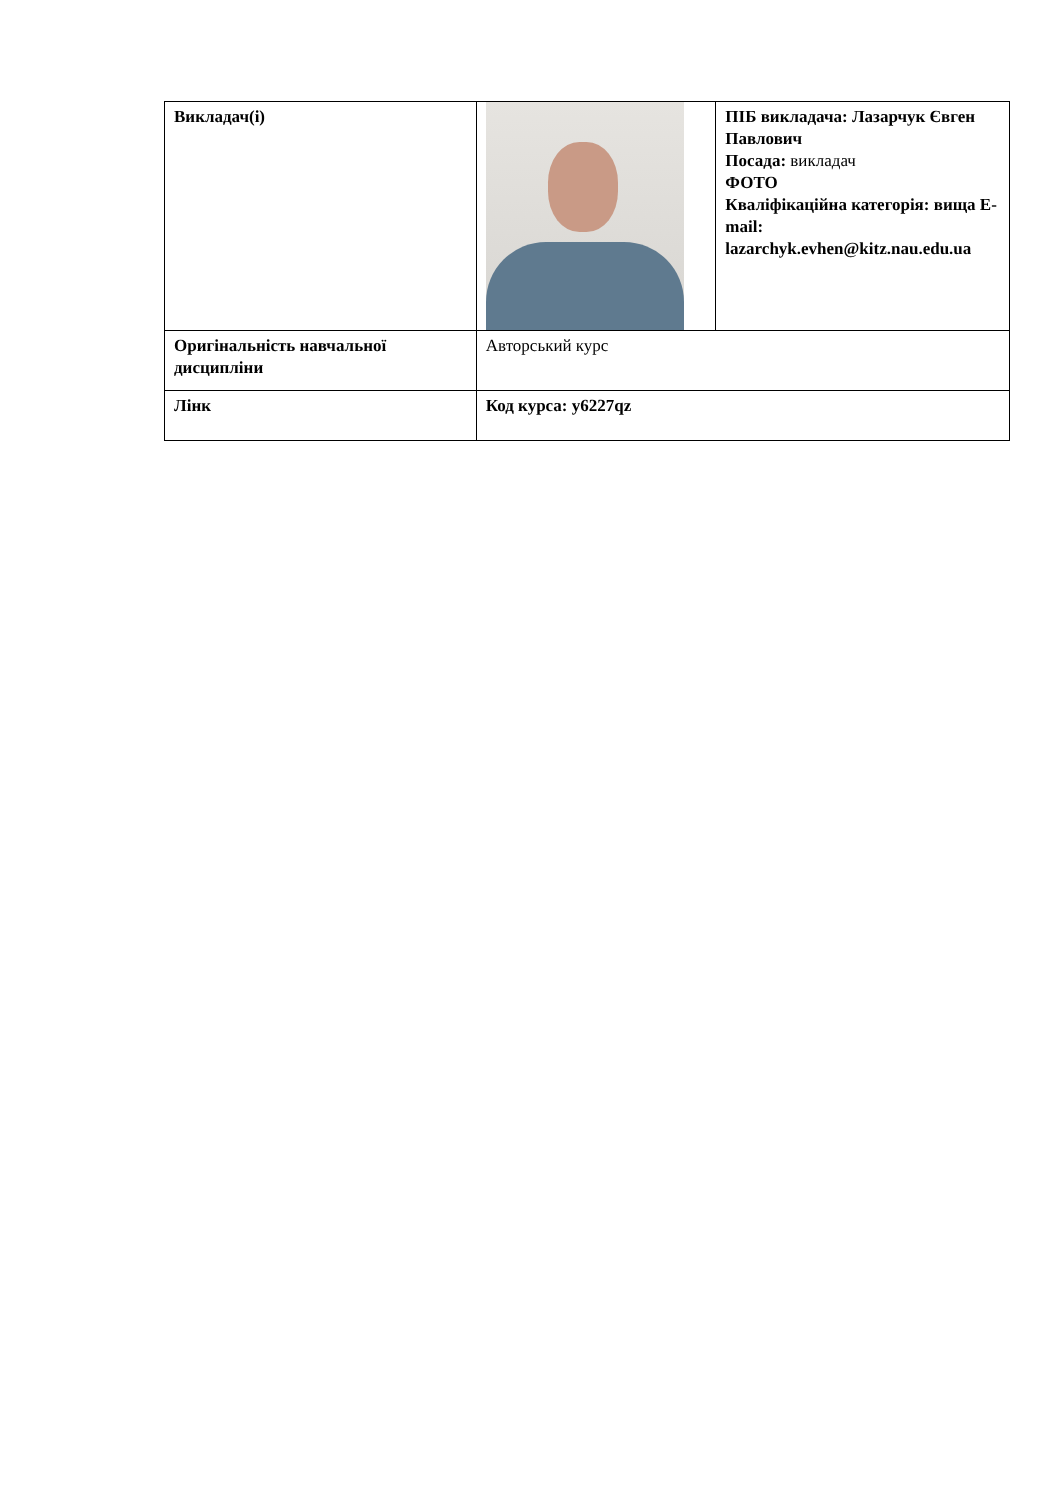| Викладач(і) | | ПІБ викладача: Лазарчук Євген Павлович Посада: викладач ФОТО Кваліфікаційна категорія: вища E-mail: lazarchyk.evhen@kitz.nau.edu.ua |
| Оригінальність навчальної дисципліни | Авторський курс | |
| Лінк | Код курса: y6227qz | |